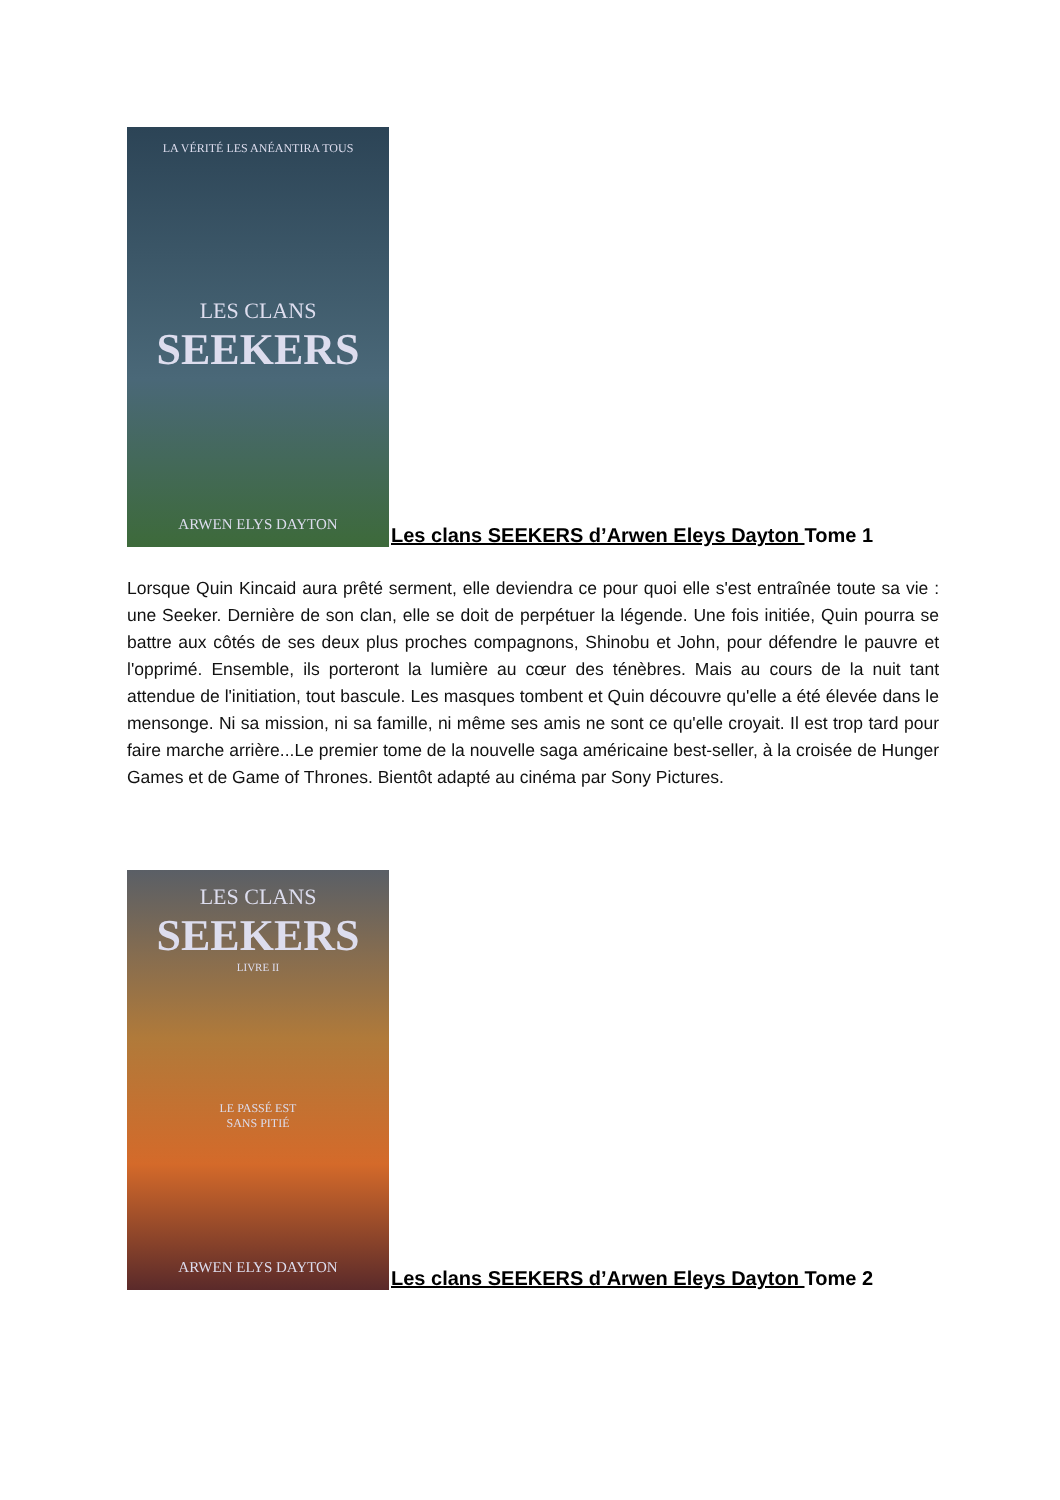LA VÉRITÉ LES ANÉANTIRA TOUS
LES CLANS
SEEKERS
ARWEN ELYS DAYTON
Les clans SEEKERS d’Arwen Eleys Dayton Tome 1
Lorsque Quin Kincaid aura prêté serment, elle deviendra ce pour quoi elle s'est entraînée toute sa vie : une Seeker. Dernière de son clan, elle se doit de perpétuer la légende. Une fois initiée, Quin pourra se battre aux côtés de ses deux plus proches compagnons, Shinobu et John, pour défendre le pauvre et l'opprimé. Ensemble, ils porteront la lumière au cœur des ténèbres. Mais au cours de la nuit tant attendue de l'initiation, tout bascule. Les masques tombent et Quin découvre qu'elle a été élevée dans le mensonge. Ni sa mission, ni sa famille, ni même ses amis ne sont ce qu'elle croyait. Il est trop tard pour faire marche arrière...Le premier tome de la nouvelle saga américaine best-seller, à la croisée de Hunger Games et de Game of Thrones. Bientôt adapté au cinéma par Sony Pictures.
LES CLANS
SEEKERS
LIVRE II
LE PASSÉ EST
SANS PITIÉ
ARWEN ELYS DAYTON
Les clans SEEKERS d’Arwen Eleys Dayton Tome 2